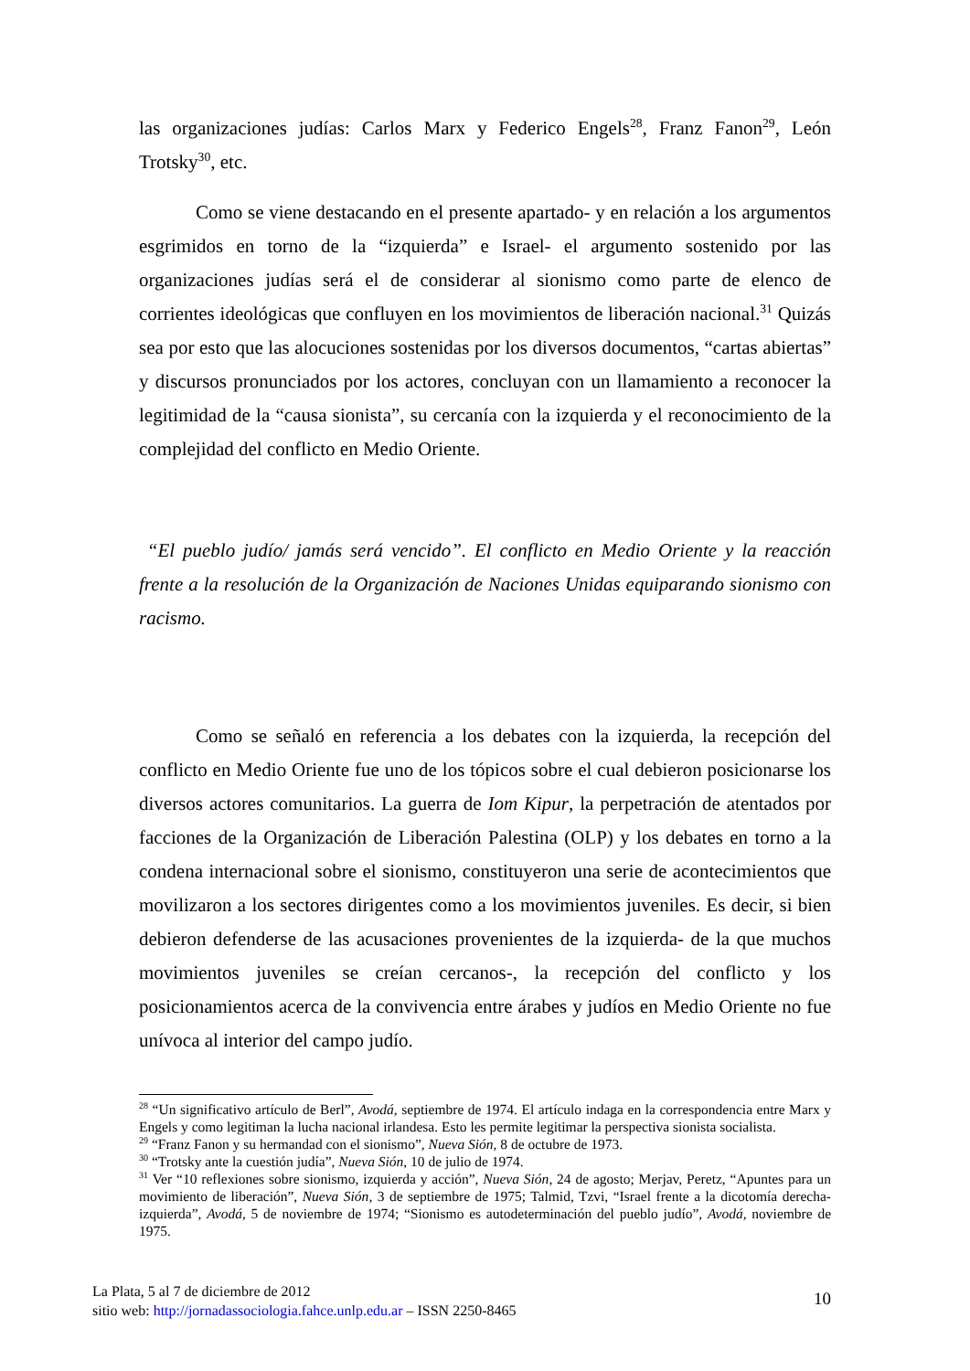las organizaciones judías: Carlos Marx y Federico Engels<sup>28</sup>, Franz Fanon<sup>29</sup>, León Trotsky<sup>30</sup>, etc.
Como se viene destacando en el presente apartado- y en relación a los argumentos esgrimidos en torno de la “izquierda” e Israel- el argumento sostenido por las organizaciones judías será el de considerar al sionismo como parte de elenco de corrientes ideológicas que confluyen en los movimientos de liberación nacional.<sup>31</sup> Quizás sea por esto que las alocuciones sostenidas por los diversos documentos, “cartas abiertas” y discursos pronunciados por los actores, concluyan con un llamamiento a reconocer la legitimidad de la “causa sionista”, su cercanía con la izquierda y el reconocimiento de la complejidad del conflicto en Medio Oriente.
“El pueblo judío/ jamás será vencido”. El conflicto en Medio Oriente y la reacción frente a la resolución de la Organización de Naciones Unidas equiparando sionismo con racismo.
Como se señaló en referencia a los debates con la izquierda, la recepción del conflicto en Medio Oriente fue uno de los tópicos sobre el cual debieron posicionarse los diversos actores comunitarios. La guerra de Iom Kipur, la perpetración de atentados por facciones de la Organización de Liberación Palestina (OLP) y los debates en torno a la condena internacional sobre el sionismo, constituyeron una serie de acontecimientos que movilizaron a los sectores dirigentes como a los movimientos juveniles. Es decir, si bien debieron defenderse de las acusaciones provenientes de la izquierda- de la que muchos movimientos juveniles se creían cercanos-, la recepción del conflicto y los posicionamientos acerca de la convivencia entre árabes y judíos en Medio Oriente no fue unívoca al interior del campo judío.
<sup>28</sup> “Un significativo artículo de Berl”, Avodá, septiembre de 1974. El artículo indaga en la correspondencia entre Marx y Engels y como legitiman la lucha nacional irlandesa. Esto les permite legitimar la perspectiva sionista socialista.
<sup>29</sup> “Franz Fanon y su hermandad con el sionismo”, Nueva Sión, 8 de octubre de 1973.
<sup>30</sup> “Trotsky ante la cuestión judía”, Nueva Sión, 10 de julio de 1974.
<sup>31</sup> Ver “10 reflexiones sobre sionismo, izquierda y acción”, Nueva Sión, 24 de agosto; Merjav, Peretz, “Apuntes para un movimiento de liberación”, Nueva Sión, 3 de septiembre de 1975; Talmid, Tzvi, “Israel frente a la dicotomía derecha-izquierda”, Avodá, 5 de noviembre de 1974; “Sionismo es autodeterminación del pueblo judío”, Avodá, noviembre de 1975.
La Plata, 5 al 7 de diciembre de 2012
sitio web: http://jornadassociologia.fahce.unlp.edu.ar – ISSN 2250-8465
10